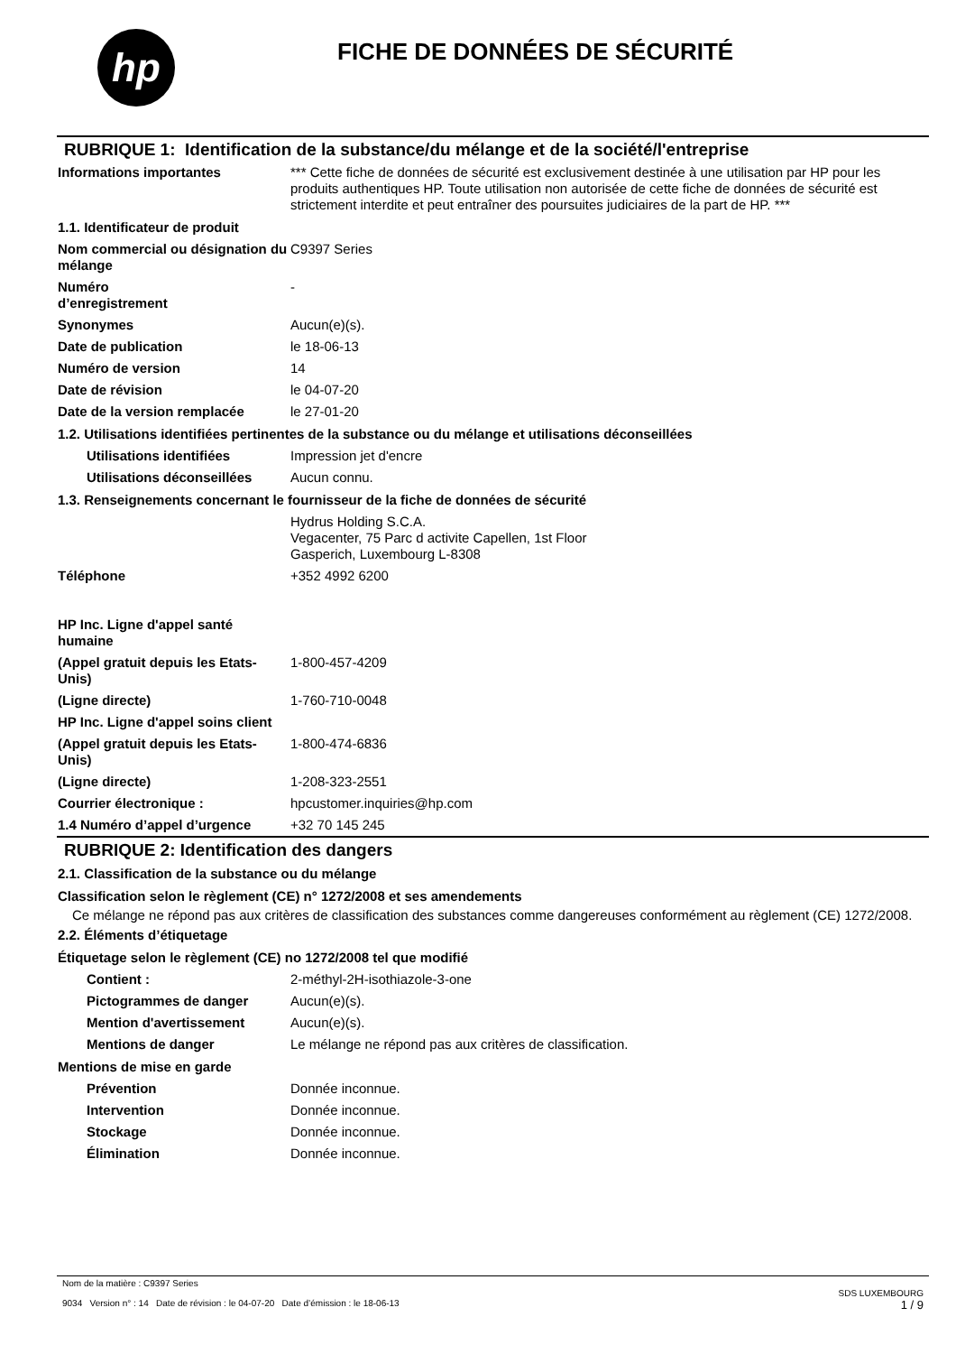hp
FICHE DE DONNÉES DE SÉCURITÉ
RUBRIQUE 1: Identification de la substance/du mélange et de la société/l'entreprise
Informations importantes *** Cette fiche de données de sécurité est exclusivement destinée à une utilisation par HP pour les produits authentiques HP. Toute utilisation non autorisée de cette fiche de données de sécurité est strictement interdite et peut entraîner des poursuites judiciaires de la part de HP. ***
1.1. Identificateur de produit
Nom commercial ou désignation du mélange
C9397 Series
Numéro
d’enregistrement
-
Synonymes Aucun(e)(s).
Date de publication le 18-06-13
Numéro de version 14
Date de révision le 04-07-20
Date de la version remplacée le 27-01-20
1.2. Utilisations identifiées pertinentes de la substance ou du mélange et utilisations déconseillées
Utilisations identifiées Impression jet d'encre
Utilisations déconseillées
Aucun connu.
1.3. Renseignements concernant le fournisseur de la fiche de données de sécurité
Hydrus Holding S.C.A.
Vegacenter, 75 Parc d activite Capellen, 1st Floor
Gasperich, Luxembourg L-8308
Téléphone +352 4992 6200
HP Inc. Ligne d'appel santé humaine
(Appel gratuit depuis les Etats-Unis)
1-800-457-4209
(Ligne directe) 1-760-710-0048
HP Inc. Ligne d'appel soins client
(Appel gratuit depuis les Etats-Unis)
1-800-474-6836
(Ligne directe) 1-208-323-2551
Courrier électronique : hpcustomer.inquiries@hp.com
1.4 Numéro d’appel d’urgence +32 70 145 245
RUBRIQUE 2: Identification des dangers
2.1. Classification de la substance ou du mélange
Classification selon le règlement (CE) n° 1272/2008 et ses amendements
Ce mélange ne répond pas aux critères de classification des substances comme dangereuses conformément au règlement (CE) 1272/2008.
2.2. Éléments d’étiquetage
Étiquetage selon le règlement (CE) no 1272/2008 tel que modifié
Contient : 2-méthyl-2H-isothiazole-3-one
Pictogrammes de danger Aucun(e)(s).
Mention d'avertissement Aucun(e)(s).
Mentions de danger Le mélange ne répond pas aux critères de classification.
Mentions de mise en garde
Prévention Donnée inconnue.
Intervention Donnée inconnue.
Stockage Donnée inconnue.
Élimination Donnée inconnue.
Nom de la matière : C9397 Series
9034 Version n° : 14 Date de révision : le 04-07-20 Date d’émission : le 18-06-13
SDS LUXEMBOURG
1 / 9